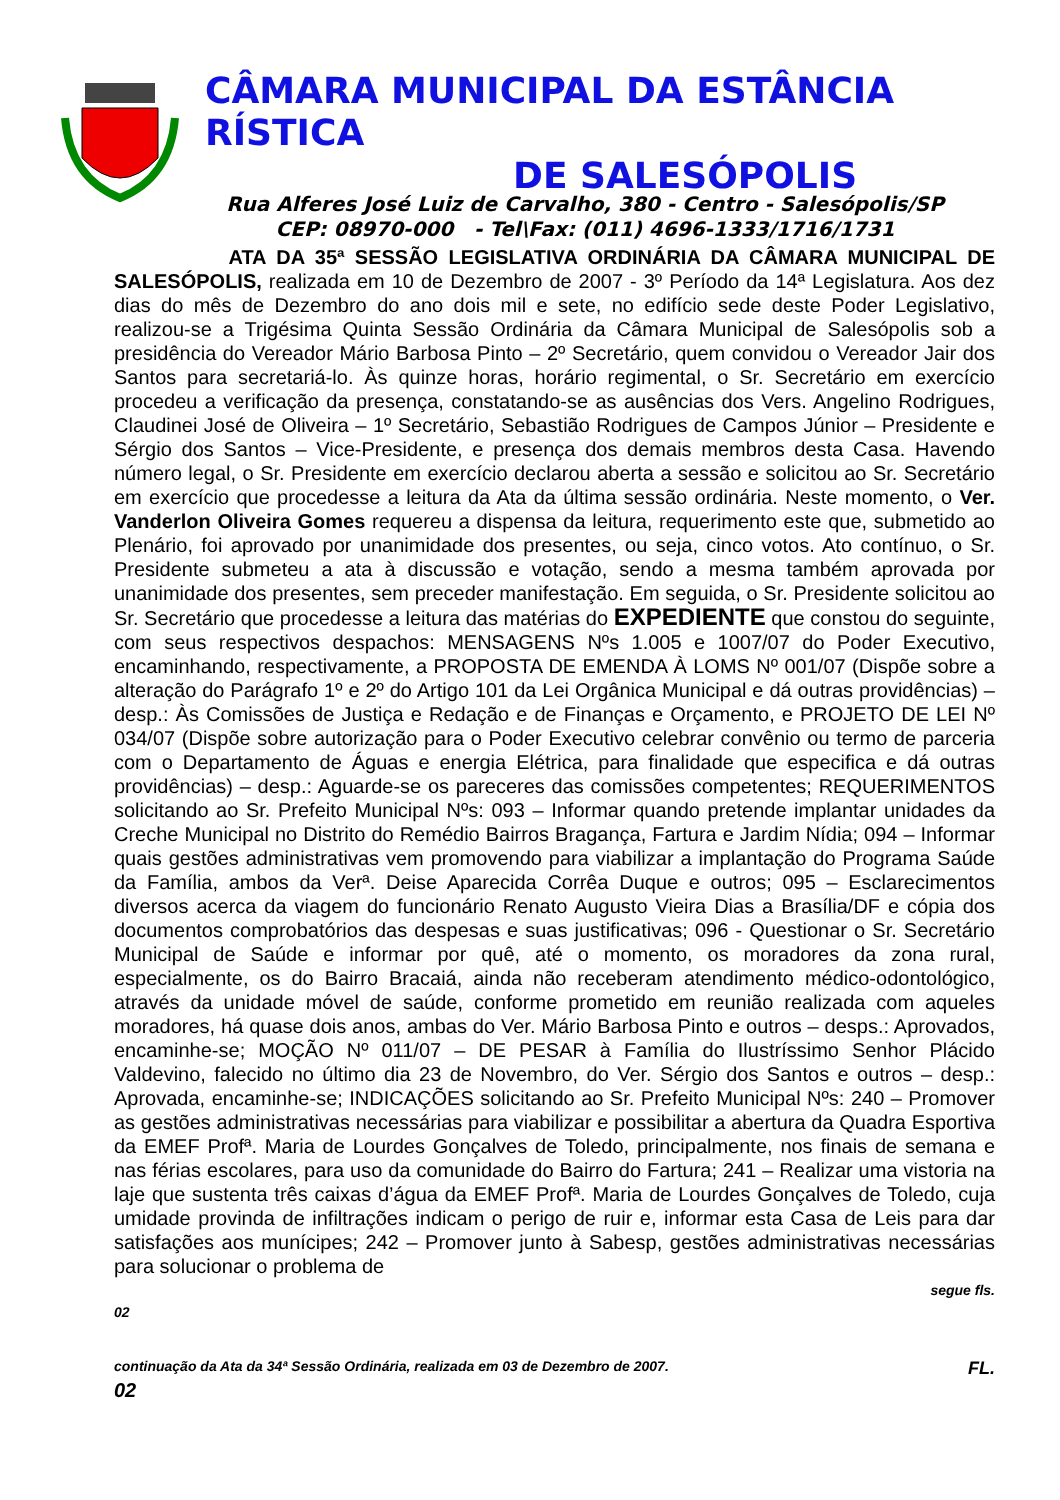CÂMARA MUNICIPAL DA ESTÂNCIA
RÍSTICA
DE SALESÓPOLIS
Rua Alferes José Luiz de Carvalho, 380 - Centro - Salesópolis/SP
CEP: 08970-000 - Tel\Fax: (011) 4696-1333/1716/1731
ATA DA 35ª SESSÃO LEGISLATIVA ORDINÁRIA DA CÂMARA MUNICIPAL DE SALESÓPOLIS, realizada em 10 de Dezembro de 2007 - 3º Período da 14ª Legislatura. Aos dez dias do mês de Dezembro do ano dois mil e sete, no edifício sede deste Poder Legislativo, realizou-se a Trigésima Quinta Sessão Ordinária da Câmara Municipal de Salesópolis sob a presidência do Vereador Mário Barbosa Pinto – 2º Secretário, quem convidou o Vereador Jair dos Santos para secretariá-lo. Às quinze horas, horário regimental, o Sr. Secretário em exercício procedeu a verificação da presença, constatando-se as ausências dos Vers. Angelino Rodrigues, Claudinei José de Oliveira – 1º Secretário, Sebastião Rodrigues de Campos Júnior – Presidente e Sérgio dos Santos – Vice-Presidente, e presença dos demais membros desta Casa. Havendo número legal, o Sr. Presidente em exercício declarou aberta a sessão e solicitou ao Sr. Secretário em exercício que procedesse a leitura da Ata da última sessão ordinária. Neste momento, o Ver. Vanderlon Oliveira Gomes requereu a dispensa da leitura, requerimento este que, submetido ao Plenário, foi aprovado por unanimidade dos presentes, ou seja, cinco votos. Ato contínuo, o Sr. Presidente submeteu a ata à discussão e votação, sendo a mesma também aprovada por unanimidade dos presentes, sem preceder manifestação. Em seguida, o Sr. Presidente solicitou ao Sr. Secretário que procedesse a leitura das matérias do EXPEDIENTE que constou do seguinte, com seus respectivos despachos: MENSAGENS Nºs 1.005 e 1007/07 do Poder Executivo, encaminhando, respectivamente, a PROPOSTA DE EMENDA À LOMS Nº 001/07 (Dispõe sobre a alteração do Parágrafo 1º e 2º do Artigo 101 da Lei Orgânica Municipal e dá outras providências) – desp.: Às Comissões de Justiça e Redação e de Finanças e Orçamento, e PROJETO DE LEI Nº 034/07 (Dispõe sobre autorização para o Poder Executivo celebrar convênio ou termo de parceria com o Departamento de Águas e energia Elétrica, para finalidade que especifica e dá outras providências) – desp.: Aguarde-se os pareceres das comissões competentes; REQUERIMENTOS solicitando ao Sr. Prefeito Municipal Nºs: 093 – Informar quando pretende implantar unidades da Creche Municipal no Distrito do Remédio Bairros Bragança, Fartura e Jardim Nídia; 094 – Informar quais gestões administrativas vem promovendo para viabilizar a implantação do Programa Saúde da Família, ambos da Verª. Deise Aparecida Corrêa Duque e outros; 095 – Esclarecimentos diversos acerca da viagem do funcionário Renato Augusto Vieira Dias a Brasília/DF e cópia dos documentos comprobatórios das despesas e suas justificativas; 096 - Questionar o Sr. Secretário Municipal de Saúde e informar por quê, até o momento, os moradores da zona rural, especialmente, os do Bairro Bracaiá, ainda não receberam atendimento médico-odontológico, através da unidade móvel de saúde, conforme prometido em reunião realizada com aqueles moradores, há quase dois anos, ambas do Ver. Mário Barbosa Pinto e outros – desps.: Aprovados, encaminhe-se; MOÇÃO Nº 011/07 – DE PESAR à Família do Ilustríssimo Senhor Plácido Valdevino, falecido no último dia 23 de Novembro, do Ver. Sérgio dos Santos e outros – desp.: Aprovada, encaminhe-se; INDICAÇÕES solicitando ao Sr. Prefeito Municipal Nºs: 240 – Promover as gestões administrativas necessárias para viabilizar e possibilitar a abertura da Quadra Esportiva da EMEF Profª. Maria de Lourdes Gonçalves de Toledo, principalmente, nos finais de semana e nas férias escolares, para uso da comunidade do Bairro do Fartura; 241 – Realizar uma vistoria na laje que sustenta três caixas d’água da EMEF Profª. Maria de Lourdes Gonçalves de Toledo, cuja umidade provinda de infiltrações indicam o perigo de ruir e, informar esta Casa de Leis para dar satisfações aos munícipes; 242 – Promover junto à Sabesp, gestões administrativas necessárias para solucionar o problema de
segue fls.
02
continuação da Ata da 34ª Sessão Ordinária, realizada em 03 de Dezembro de 2007. FL.
02